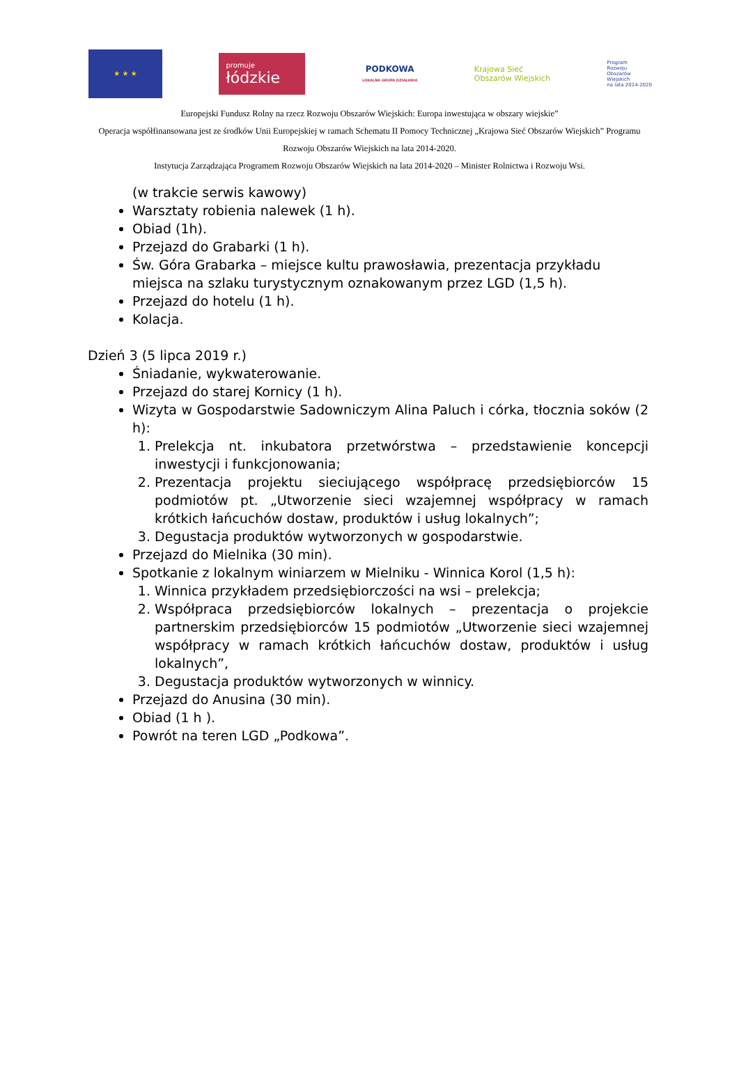★ ★ ★
promuje
łódzkie
PODKOWA
LOKALNA GRUPA DZIAŁANIA
Krajowa Sieć
Obszarów Wiejskich
Program
Rozwoju
Obszarów
Wiejskich
na lata 2014-2020
Europejski Fundusz Rolny na rzecz Rozwoju Obszarów Wiejskich: Europa inwestująca w obszary wiejskie”
Operacja współfinansowana jest ze środków Unii Europejskiej w ramach Schematu II Pomocy Technicznej „Krajowa Sieć Obszarów Wiejskich” Programu Rozwoju Obszarów Wiejskich na lata 2014-2020.
Instytucja Zarządzająca Programem Rozwoju Obszarów Wiejskich na lata 2014-2020 – Minister Rolnictwa i Rozwoju Wsi.
(w trakcie serwis kawowy)
Warsztaty robienia nalewek (1 h).
Obiad (1h).
Przejazd do Grabarki (1 h).
Św. Góra Grabarka – miejsce kultu prawosławia, prezentacja przykładu miejsca na szlaku turystycznym oznakowanym przez LGD (1,5 h).
Przejazd do hotelu (1 h).
Kolacja.
Dzień 3 (5 lipca 2019 r.)
Śniadanie, wykwaterowanie.
Przejazd do starej Kornicy (1 h).
Wizyta w Gospodarstwie Sadowniczym Alina Paluch i córka, tłocznia soków (2 h):
1. Prelekcja nt. inkubatora przetwórstwa – przedstawienie koncepcji inwestycji i funkcjonowania;
2. Prezentacja projektu sieciującego współpracę przedsiębiorców 15 podmiotów pt. „Utworzenie sieci wzajemnej współpracy w ramach krótkich łańcuchów dostaw, produktów i usług lokalnych”;
3. Degustacja produktów wytworzonych w gospodarstwie.
Przejazd do Mielnika (30 min).
Spotkanie z lokalnym winiarzem w Mielniku - Winnica Korol (1,5 h):
1. Winnica przykładem przedsiębiorczości na wsi – prelekcja;
2. Współpraca przedsiębiorców lokalnych – prezentacja o projekcie partnerskim przedsiębiorców 15 podmiotów „Utworzenie sieci wzajemnej współpracy w ramach krótkich łańcuchów dostaw, produktów i usług lokalnych”,
3. Degustacja produktów wytworzonych w winnicy.
Przejazd do Anusina (30 min).
Obiad (1 h ).
Powrót na teren LGD „Podkowa”.